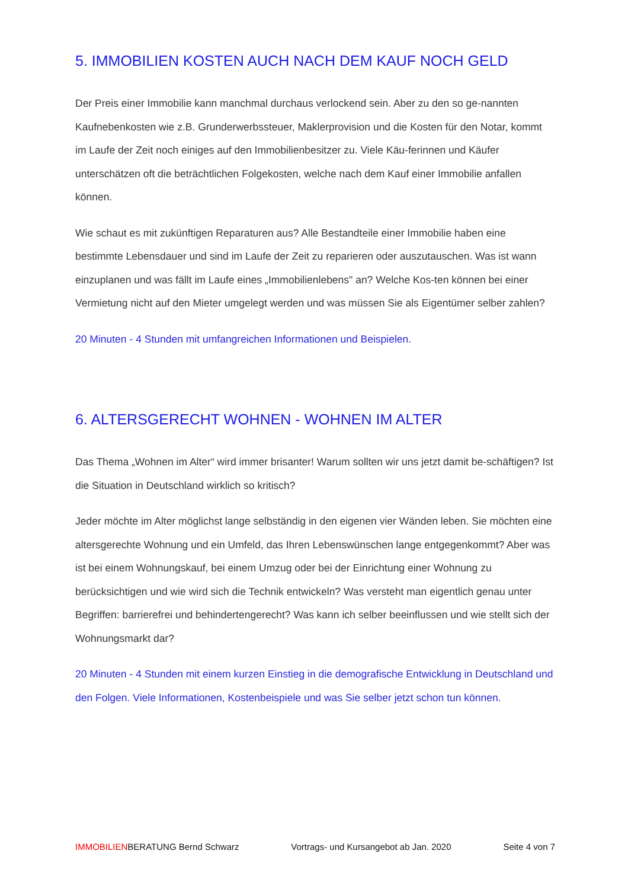5. IMMOBILIEN KOSTEN AUCH NACH DEM KAUF NOCH GELD
Der Preis einer Immobilie kann manchmal durchaus verlockend sein. Aber zu den so ge-nannten Kaufnebenkosten wie z.B. Grunderwerbssteuer, Maklerprovision und die Kosten für den Notar, kommt im Laufe der Zeit noch einiges auf den Immobilienbesitzer zu. Viele Käu-ferinnen und Käufer unterschätzen oft die beträchtlichen Folgekosten, welche nach dem Kauf einer Immobilie anfallen können.
Wie schaut es mit zukünftigen Reparaturen aus? Alle Bestandteile einer Immobilie haben eine bestimmte Lebensdauer und sind im Laufe der Zeit zu reparieren oder auszutauschen. Was ist wann einzuplanen und was fällt im Laufe eines „Immobilienlebens" an? Welche Kos-ten können bei einer Vermietung nicht auf den Mieter umgelegt werden und was müssen Sie als Eigentümer selber zahlen?
20 Minuten - 4 Stunden mit umfangreichen Informationen und Beispielen.
6. ALTERSGERECHT WOHNEN - WOHNEN IM ALTER
Das Thema „Wohnen im Alter“ wird immer brisanter! Warum sollten wir uns jetzt damit be-schäftigen? Ist die Situation in Deutschland wirklich so kritisch?
Jeder möchte im Alter möglichst lange selbständig in den eigenen vier Wänden leben. Sie möchten eine altersgerechte Wohnung und ein Umfeld, das Ihren Lebenswünschen lange entgegenkommt? Aber was ist bei einem Wohnungskauf, bei einem Umzug oder bei der Einrichtung einer Wohnung zu berücksichtigen und wie wird sich die Technik entwickeln? Was versteht man eigentlich genau unter Begriffen: barrierefrei und behindertengerecht? Was kann ich selber beeinflussen und wie stellt sich der Wohnungsmarkt dar?
20 Minuten - 4 Stunden mit einem kurzen Einstieg in die demografische Entwicklung in Deutschland und den Folgen. Viele Informationen, Kostenbeispiele und was Sie selber jetzt schon tun können.
IMMOBILIENBERATUNG Bernd Schwarz Vortrags- und Kursangebot ab Jan. 2020 Seite 4 von 7